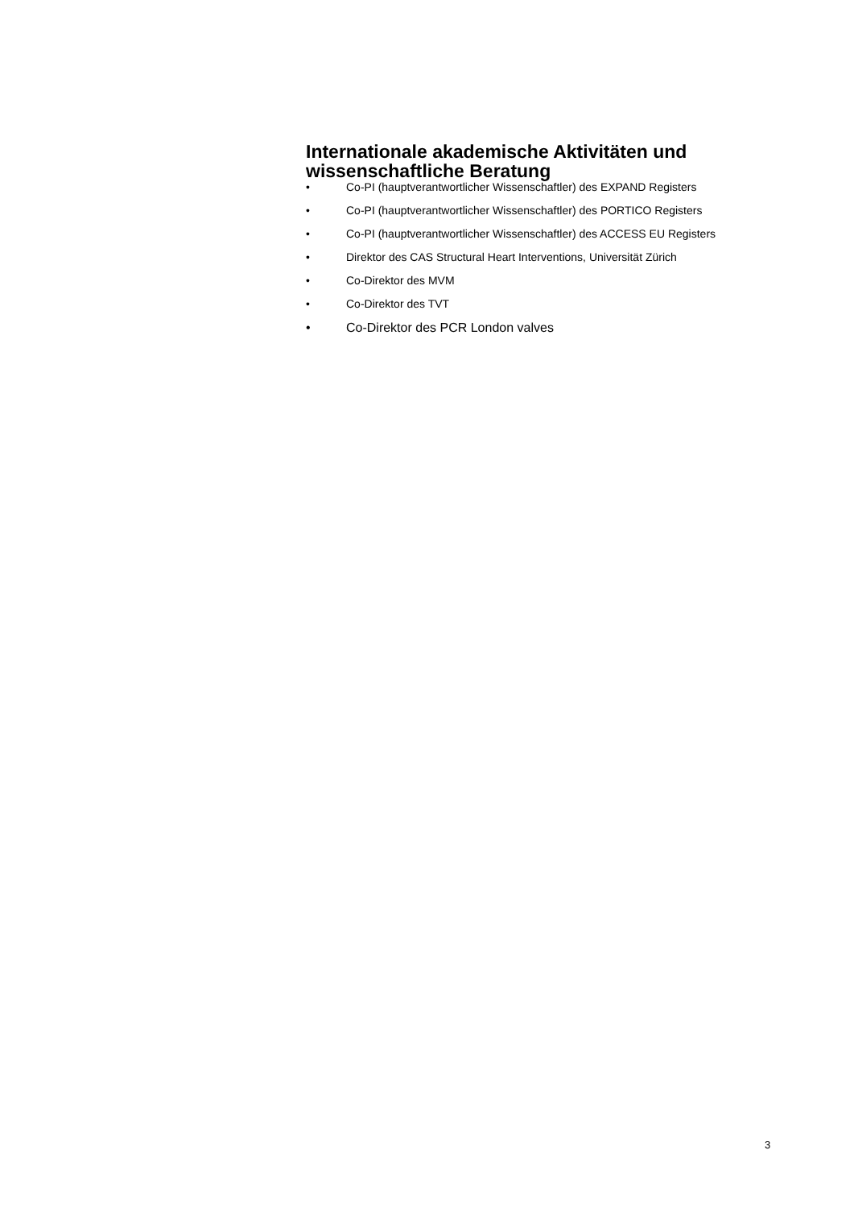Internationale akademische Aktivitäten und wissenschaftliche Beratung
• Co-PI (hauptverantwortlicher Wissenschaftler) des EXPAND Registers
• Co-PI (hauptverantwortlicher Wissenschaftler) des PORTICO Registers
• Co-PI (hauptverantwortlicher Wissenschaftler) des ACCESS EU Registers
• Direktor des CAS Structural Heart Interventions, Universität Zürich
• Co-Direktor des MVM
• Co-Direktor des TVT
• Co-Direktor des PCR London valves
3